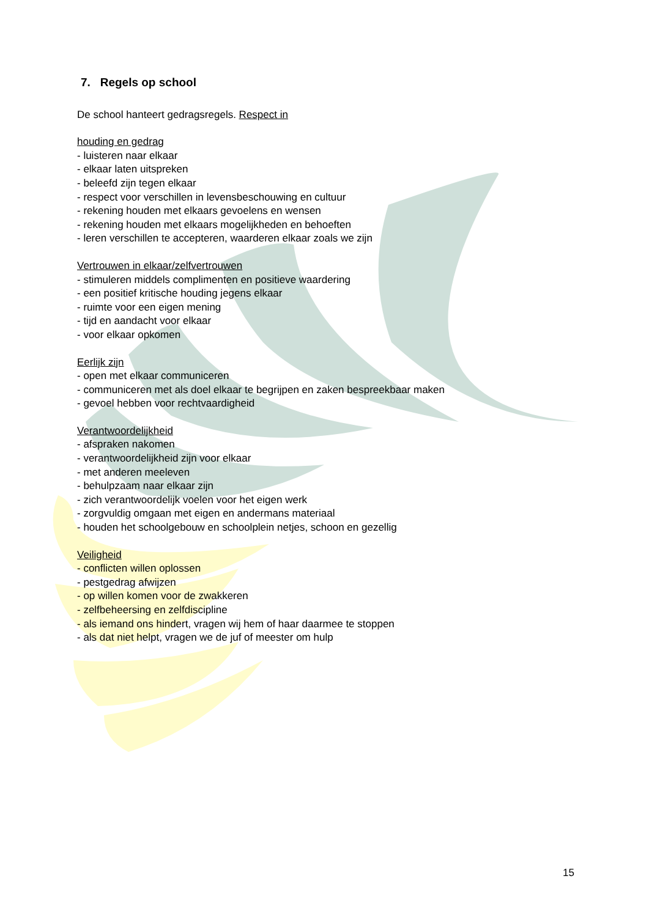7. Regels op school
De school hanteert gedragsregels. Respect in
houding en gedrag
- luisteren naar elkaar
- elkaar laten uitspreken
- beleefd zijn tegen elkaar
- respect voor verschillen in levensbeschouwing en cultuur
- rekening houden met elkaars gevoelens en wensen
- rekening houden met elkaars mogelijkheden en behoeften
- leren verschillen te accepteren, waarderen elkaar zoals we zijn
Vertrouwen in elkaar/zelfvertrouwen
- stimuleren middels complimenten en positieve waardering
- een positief kritische houding jegens elkaar
- ruimte voor een eigen mening
- tijd en aandacht voor elkaar
- voor elkaar opkomen
Eerlijk zijn
- open met elkaar communiceren
- communiceren met als doel elkaar te begrijpen en zaken bespreekbaar maken
- gevoel hebben voor rechtvaardigheid
Verantwoordelijkheid
- afspraken nakomen
- verantwoordelijkheid zijn voor elkaar
- met anderen meeleven
- behulpzaam naar elkaar zijn
- zich verantwoordelijk voelen voor het eigen werk
- zorgvuldig omgaan met eigen en andermans materiaal
- houden het schoolgebouw en schoolplein netjes, schoon en gezellig
Veiligheid
- conflicten willen oplossen
- pestgedrag afwijzen
- op willen komen voor de zwakkeren
- zelfbeheersing en zelfdiscipline
- als iemand ons hindert, vragen wij hem of haar daarmee te stoppen
- als dat niet helpt, vragen we de juf of meester om hulp
15